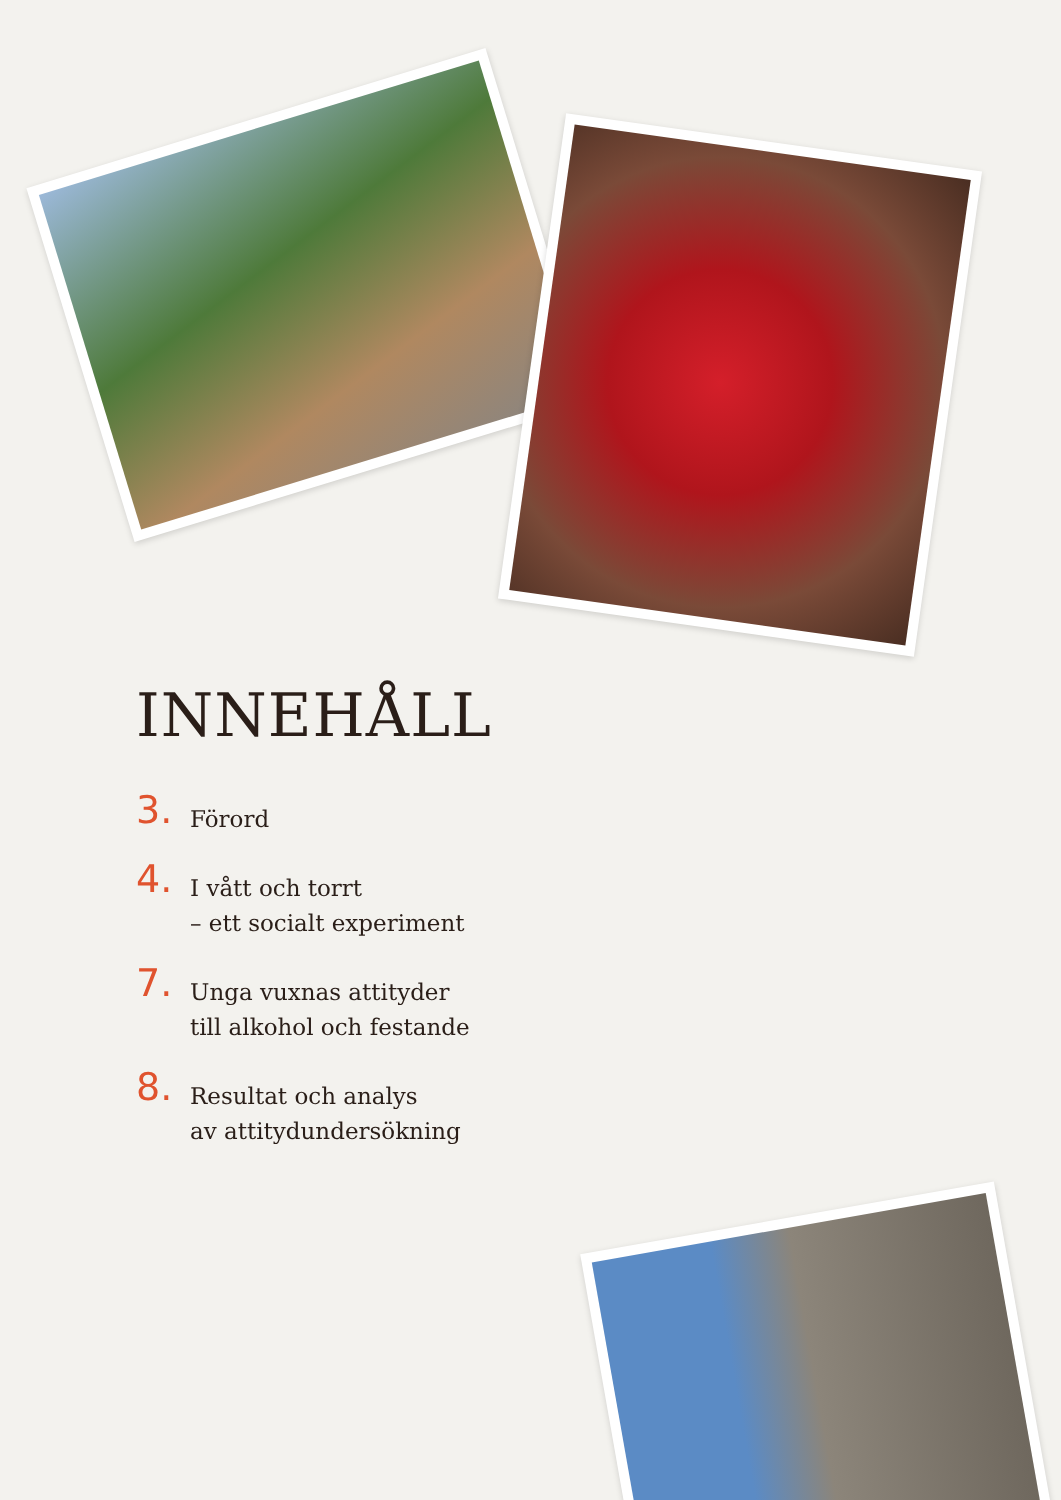INNEHÅLL
3.
Förord
4.
I vått och torrt
– ett socialt experiment
7.
Unga vuxnas attityder
till alkohol och festande
8.
Resultat och analys
av attitydundersökning